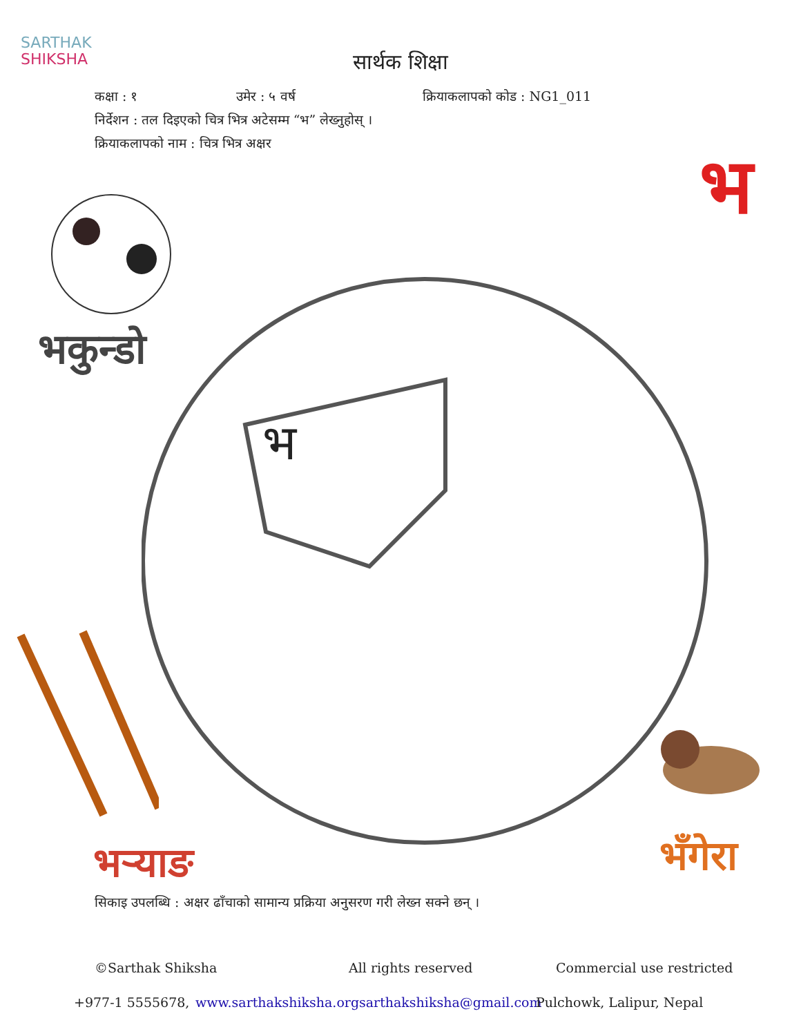SARTHAK
SHIKSHA
सार्थक शिक्षा
कक्षा : १ उमेर : ५ वर्ष क्रियाकलापको कोड : NG1_011
निर्देशन : तल दिइएको चित्र भित्र अटेसम्म “भ” लेख्नुहोस् ।
क्रियाकलापको नाम : चित्र भित्र अक्षर
भ
भ
भकुन्डो
भर्‍याङ भँगेरा
सिकाइ उपलब्धि : अक्षर ढाँचाको सामान्य प्रक्रिया अनुसरण गरी लेख्न सक्ने छन् ।
©Sarthak Shiksha All rights reserved Commercial use restricted
+977-1 5555678, www.sarthakshiksha.org sarthakshiksha@gmail.com Pulchowk, Lalipur, Nepal